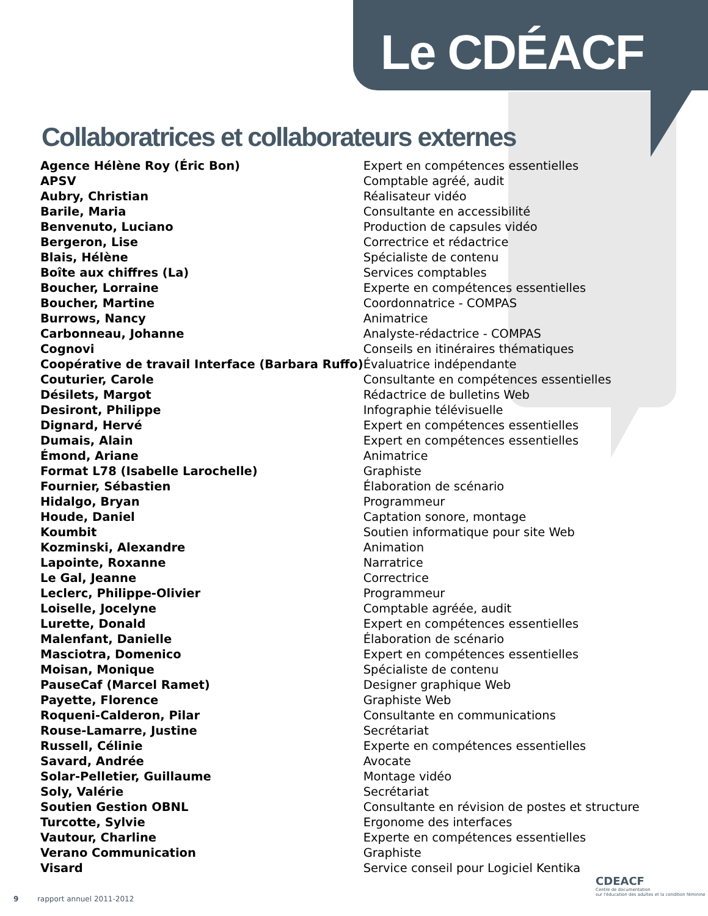Le CDÉACF
Collaboratrices et collaborateurs externes
| Agence Hélène Roy (Éric Bon) | Expert en compétences essentielles |
| APSV | Comptable agréé, audit |
| Aubry, Christian | Réalisateur vidéo |
| Barile, Maria | Consultante en accessibilité |
| Benvenuto, Luciano | Production de capsules vidéo |
| Bergeron, Lise | Correctrice et rédactrice |
| Blais, Hélène | Spécialiste de contenu |
| Boîte aux chiffres (La) | Services comptables |
| Boucher, Lorraine | Experte en compétences essentielles |
| Boucher, Martine | Coordonnatrice - COMPAS |
| Burrows, Nancy | Animatrice |
| Carbonneau, Johanne | Analyste-rédactrice - COMPAS |
| Cognovi | Conseils en itinéraires thématiques |
| Coopérative de travail Interface (Barbara Ruffo) | Évaluatrice indépendante |
| Couturier, Carole | Consultante en compétences essentielles |
| Désilets, Margot | Rédactrice de bulletins Web |
| Desiront, Philippe | Infographie télévisuelle |
| Dignard, Hervé | Expert en compétences essentielles |
| Dumais, Alain | Expert en compétences essentielles |
| Émond, Ariane | Animatrice |
| Format L78 (Isabelle Larochelle) | Graphiste |
| Fournier, Sébastien | Élaboration de scénario |
| Hidalgo, Bryan | Programmeur |
| Houde, Daniel | Captation sonore, montage |
| Koumbit | Soutien informatique pour site Web |
| Kozminski, Alexandre | Animation |
| Lapointe, Roxanne | Narratrice |
| Le Gal, Jeanne | Correctrice |
| Leclerc, Philippe-Olivier | Programmeur |
| Loiselle, Jocelyne | Comptable agréée, audit |
| Lurette, Donald | Expert en compétences essentielles |
| Malenfant, Danielle | Élaboration de scénario |
| Masciotra, Domenico | Expert en compétences essentielles |
| Moisan, Monique | Spécialiste de contenu |
| PauseCaf (Marcel Ramet) | Designer graphique Web |
| Payette, Florence | Graphiste Web |
| Roqueni-Calderon, Pilar | Consultante en communications |
| Rouse-Lamarre, Justine | Secrétariat |
| Russell, Célinie | Experte en compétences essentielles |
| Savard, Andrée | Avocate |
| Solar-Pelletier, Guillaume | Montage vidéo |
| Soly, Valérie | Secrétariat |
| Soutien Gestion OBNL | Consultante en révision de postes et structure |
| Turcotte, Sylvie | Ergonome des interfaces |
| Vautour, Charline | Experte en compétences essentielles |
| Verano Communication | Graphiste |
| Visard | Service conseil pour Logiciel Kentika |
9 rapport annuel 2011-2012
CDEACF
Centre de documentation
sur l'éducation des adultes et la condition féminine